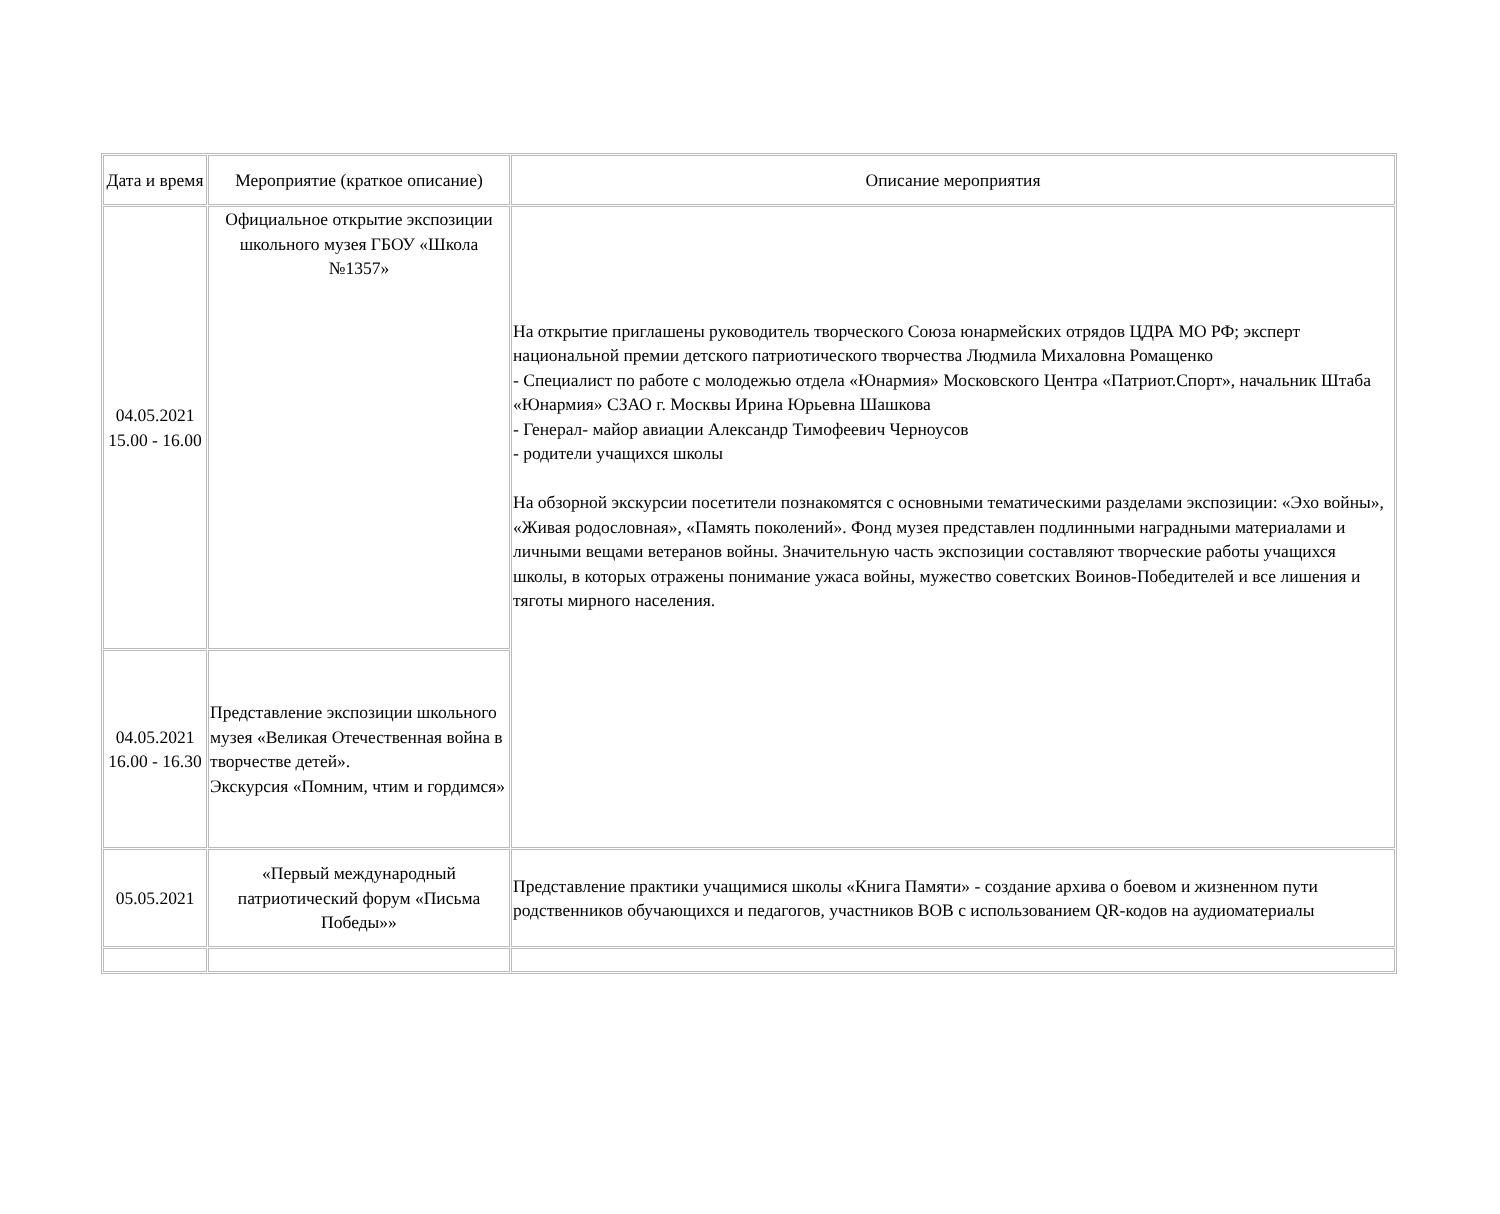| Дата и время | Мероприятие (краткое описание) | Описание мероприятия |
| 04.05.2021 15.00 - 16.00 | Официальное открытие экспозиции школьного музея ГБОУ «Школа №1357» | На открытие приглашены руководитель творческого Союза юнармейских отрядов ЦДРА МО РФ; эксперт национальной премии детского патриотического творчества Людмила Михаловна Ромащенко - Специалист по работе с молодежью отдела «Юнармия» Московского Центра «Патриот.Спорт», начальник Штаба «Юнармия» СЗАО г. Москвы Ирина Юрьевна Шашкова - Генерал- майор авиации Александр Тимофеевич Черноусов - родители учащихся школы На обзорной экскурсии посетители познакомятся с основными тематическими разделами экспозиции: «Эхо войны», «Живая родословная», «Память поколений». Фонд музея представлен подлинными наградными материалами и личными вещами ветеранов войны. Значительную часть экспозиции составляют творческие работы учащихся школы, в которых отражены понимание ужаса войны, мужество советских Воинов-Победителей и все лишения и тяготы мирного населения. |
| 04.05.2021 16.00 - 16.30 | Представление экспозиции школьного музея «Великая Отечественная война в творчестве детей». Экскурсия «Помним, чтим и гордимся» | |
| 05.05.2021 | «Первый международный патриотический форум «Письма Победы»» | Представление практики учащимися школы «Книга Памяти» - создание архива о боевом и жизненном пути родственников обучающихся и педагогов, участников ВОВ с использованием QR-кодов на аудиоматериалы |